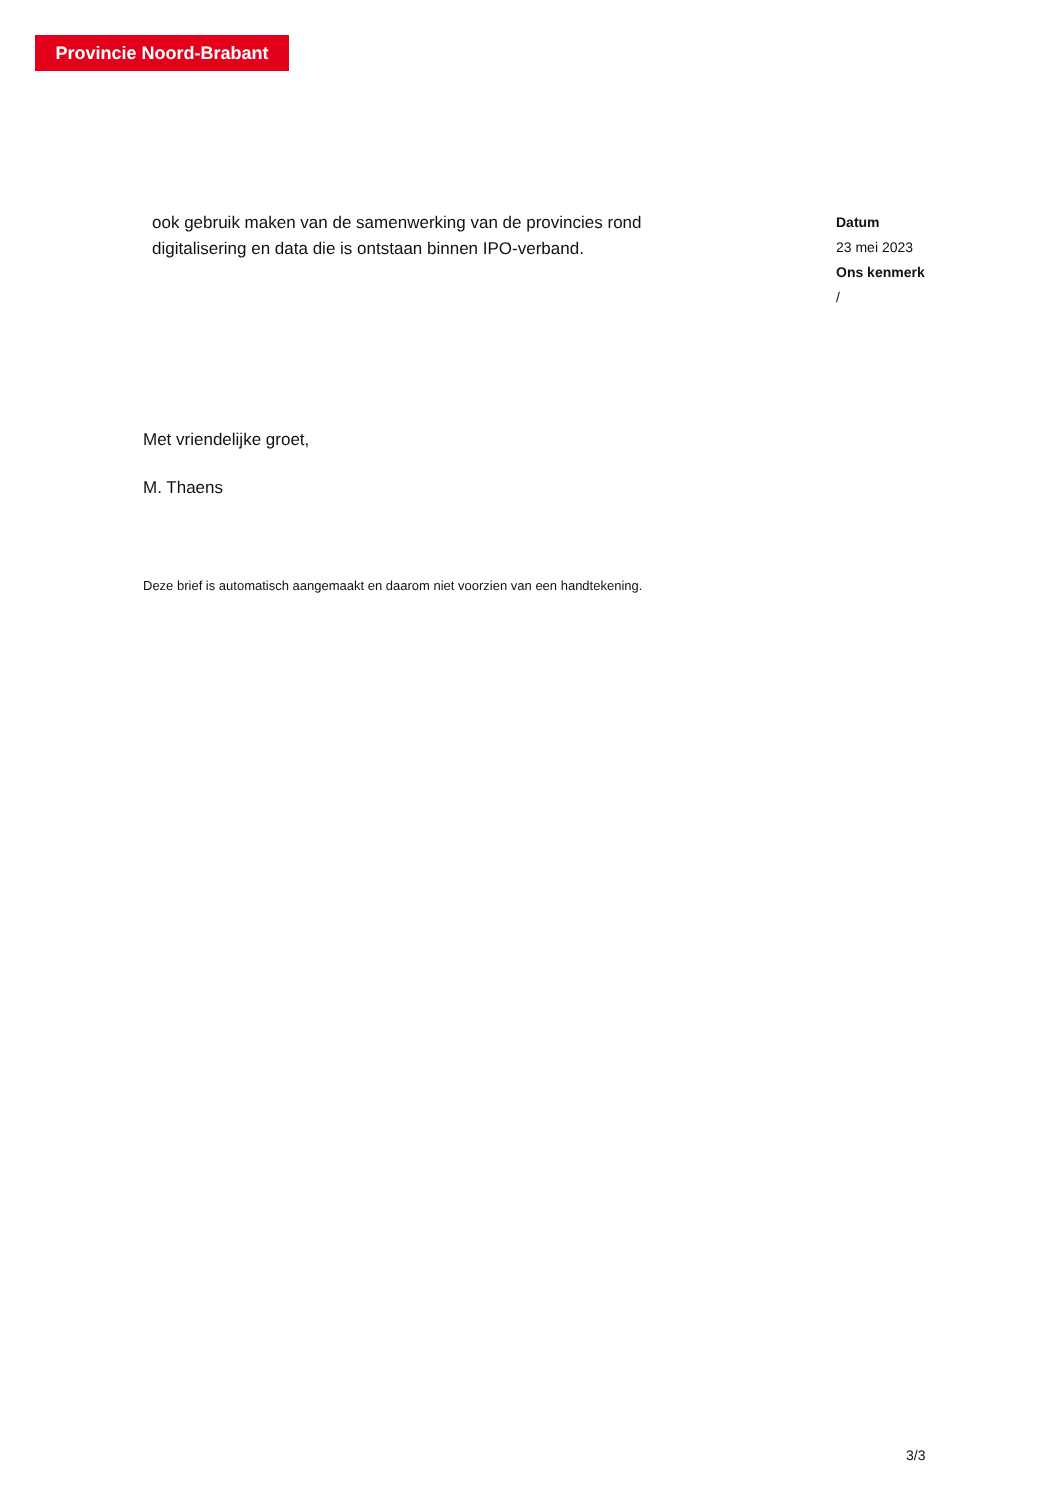Provincie Noord-Brabant
ook gebruik maken van de samenwerking van de provincies rond digitalisering en data die is ontstaan binnen IPO-verband.
Datum
23 mei 2023
Ons kenmerk
/
Met vriendelijke groet,
M. Thaens
Deze brief is automatisch aangemaakt en daarom niet voorzien van een handtekening.
3/3